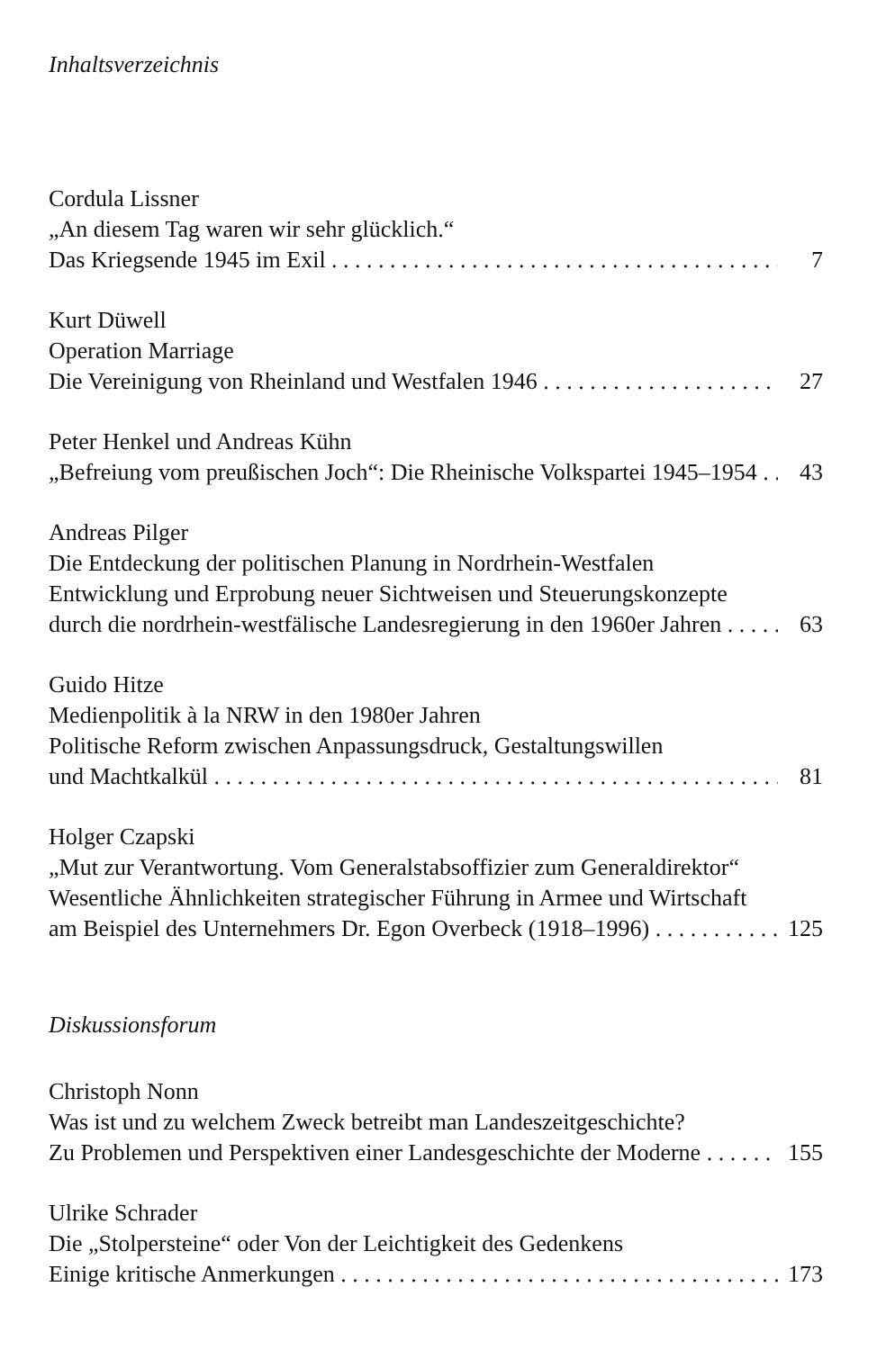Inhaltsverzeichnis
Cordula Lissner
„An diesem Tag waren wir sehr glücklich.“
Das Kriegsende 1945 im Exil 7
Kurt Düwell
Operation Marriage
Die Vereinigung von Rheinland und Westfalen 1946 27
Peter Henkel und Andreas Kühn
„Befreiung vom preußischen Joch“: Die Rheinische Volkspartei 1945–1954 43
Andreas Pilger
Die Entdeckung der politischen Planung in Nordrhein-Westfalen
Entwicklung und Erprobung neuer Sichtweisen und Steuerungskonzepte
durch die nordrhein-westfälische Landesregierung in den 1960er Jahren 63
Guido Hitze
Medienpolitik à la NRW in den 1980er Jahren
Politische Reform zwischen Anpassungsdruck, Gestaltungswillen
und Machtkalkül 81
Holger Czapski
„Mut zur Verantwortung. Vom Generalstabsoffizier zum Generaldirektor“
Wesentliche Ähnlichkeiten strategischer Führung in Armee und Wirtschaft
am Beispiel des Unternehmers Dr. Egon Overbeck (1918–1996) 125
Diskussionsforum
Christoph Nonn
Was ist und zu welchem Zweck betreibt man Landeszeitgeschichte?
Zu Problemen und Perspektiven einer Landesgeschichte der Moderne 155
Ulrike Schrader
Die „Stolpersteine“ oder Von der Leichtigkeit des Gedenkens
Einige kritische Anmerkungen 173